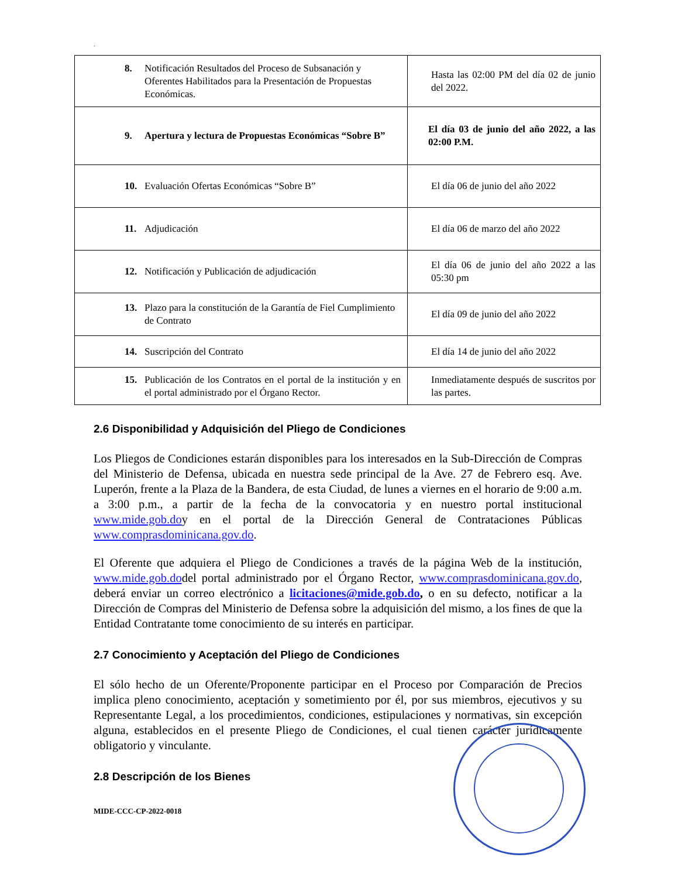.
| 8. Notificación Resultados del Proceso de Subsanación y Oferentes Habilitados para la Presentación de Propuestas Económicas. | Hasta las 02:00 PM del día 02 de junio del 2022. |
| 9. Apertura y lectura de Propuestas Económicas “Sobre B” | El día 03 de junio del año 2022, a las 02:00 P.M. |
| 10. Evaluación Ofertas Económicas “Sobre B” | El día 06 de junio del año 2022 |
| 11. Adjudicación | El día 06 de marzo del año 2022 |
| 12. Notificación y Publicación de adjudicación | El día 06 de junio del año 2022 a las 05:30 pm |
| 13. Plazo para la constitución de la Garantía de Fiel Cumplimiento de Contrato | El día 09 de junio del año 2022 |
| 14. Suscripción del Contrato | El día 14 de junio del año 2022 |
| 15. Publicación de los Contratos en el portal de la institución y en el portal administrado por el Órgano Rector. | Inmediatamente después de suscritos por las partes. |
2.6 Disponibilidad y Adquisición del Pliego de Condiciones
Los Pliegos de Condiciones estarán disponibles para los interesados en la Sub-Dirección de Compras del Ministerio de Defensa, ubicada en nuestra sede principal de la Ave. 27 de Febrero esq. Ave. Luperón, frente a la Plaza de la Bandera, de esta Ciudad, de lunes a viernes en el horario de 9:00 a.m. a 3:00 p.m., a partir de la fecha de la convocatoria y en nuestro portal institucional www.mide.gob.doy en el portal de la Dirección General de Contrataciones Públicas www.comprasdominicana.gov.do.
El Oferente que adquiera el Pliego de Condiciones a través de la página Web de la institución, www.mide.gob.dodel portal administrado por el Órgano Rector, www.comprasdominicana.gov.do, deberá enviar un correo electrónico a licitaciones@mide.gob.do, o en su defecto, notificar a la Dirección de Compras del Ministerio de Defensa sobre la adquisición del mismo, a los fines de que la Entidad Contratante tome conocimiento de su interés en participar.
2.7 Conocimiento y Aceptación del Pliego de Condiciones
El sólo hecho de un Oferente/Proponente participar en el Proceso por Comparación de Precios implica pleno conocimiento, aceptación y sometimiento por él, por sus miembros, ejecutivos y su Representante Legal, a los procedimientos, condiciones, estipulaciones y normativas, sin excepción alguna, establecidos en el presente Pliego de Condiciones, el cual tienen carácter jurídicamente obligatorio y vinculante.
2.8 Descripción de los Bienes
MIDE-CCC-CP-2022-0018